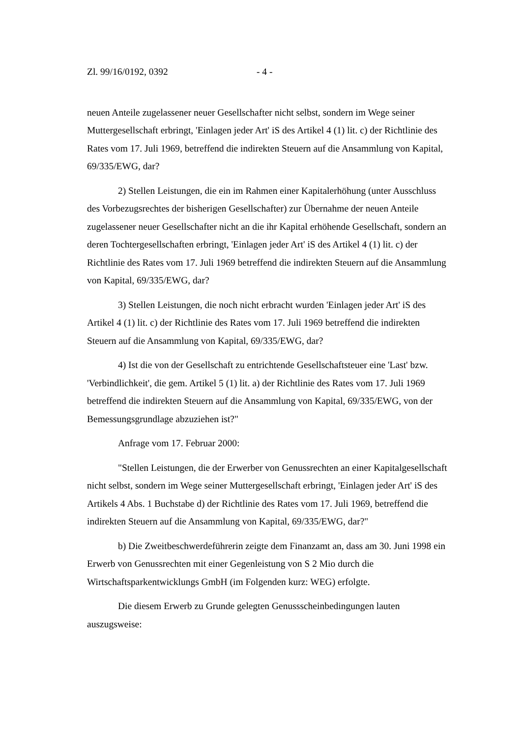Zl. 99/16/0192, 0392 - 4 -
neuen Anteile zugelassener neuer Gesellschafter nicht selbst, sondern im Wege seiner Muttergesellschaft erbringt, 'Einlagen jeder Art' iS des Artikel 4 (1) lit. c) der Richtlinie des Rates vom 17. Juli 1969, betreffend die indirekten Steuern auf die Ansammlung von Kapital, 69/335/EWG, dar?
2) Stellen Leistungen, die ein im Rahmen einer Kapitalerhöhung (unter Ausschluss des Vorbezugsrechtes der bisherigen Gesellschafter) zur Übernahme der neuen Anteile zugelassener neuer Gesellschafter nicht an die ihr Kapital erhöhende Gesellschaft, sondern an deren Tochtergesellschaften erbringt, 'Einlagen jeder Art' iS des Artikel 4 (1) lit. c) der Richtlinie des Rates vom 17. Juli 1969 betreffend die indirekten Steuern auf die Ansammlung von Kapital, 69/335/EWG, dar?
3) Stellen Leistungen, die noch nicht erbracht wurden 'Einlagen jeder Art' iS des Artikel 4 (1) lit. c) der Richtlinie des Rates vom 17. Juli 1969 betreffend die indirekten Steuern auf die Ansammlung von Kapital, 69/335/EWG, dar?
4) Ist die von der Gesellschaft zu entrichtende Gesellschaftsteuer eine 'Last' bzw. 'Verbindlichkeit', die gem. Artikel 5 (1) lit. a) der Richtlinie des Rates vom 17. Juli 1969 betreffend die indirekten Steuern auf die Ansammlung von Kapital, 69/335/EWG, von der Bemessungsgrundlage abzuziehen ist?"
Anfrage vom 17. Februar 2000:
"Stellen Leistungen, die der Erwerber von Genussrechten an einer Kapitalgesellschaft nicht selbst, sondern im Wege seiner Muttergesellschaft erbringt, 'Einlagen jeder Art' iS des Artikels 4 Abs. 1 Buchstabe d) der Richtlinie des Rates vom 17. Juli 1969, betreffend die indirekten Steuern auf die Ansammlung von Kapital, 69/335/EWG, dar?"
b) Die Zweitbeschwerdeführerin zeigte dem Finanzamt an, dass am 30. Juni 1998 ein Erwerb von Genussrechten mit einer Gegenleistung von S 2 Mio durch die Wirtschaftsparkentwicklungs GmbH (im Folgenden kurz: WEG) erfolgte.
Die diesem Erwerb zu Grunde gelegten Genussscheinbedingungen lauten auszugsweise: